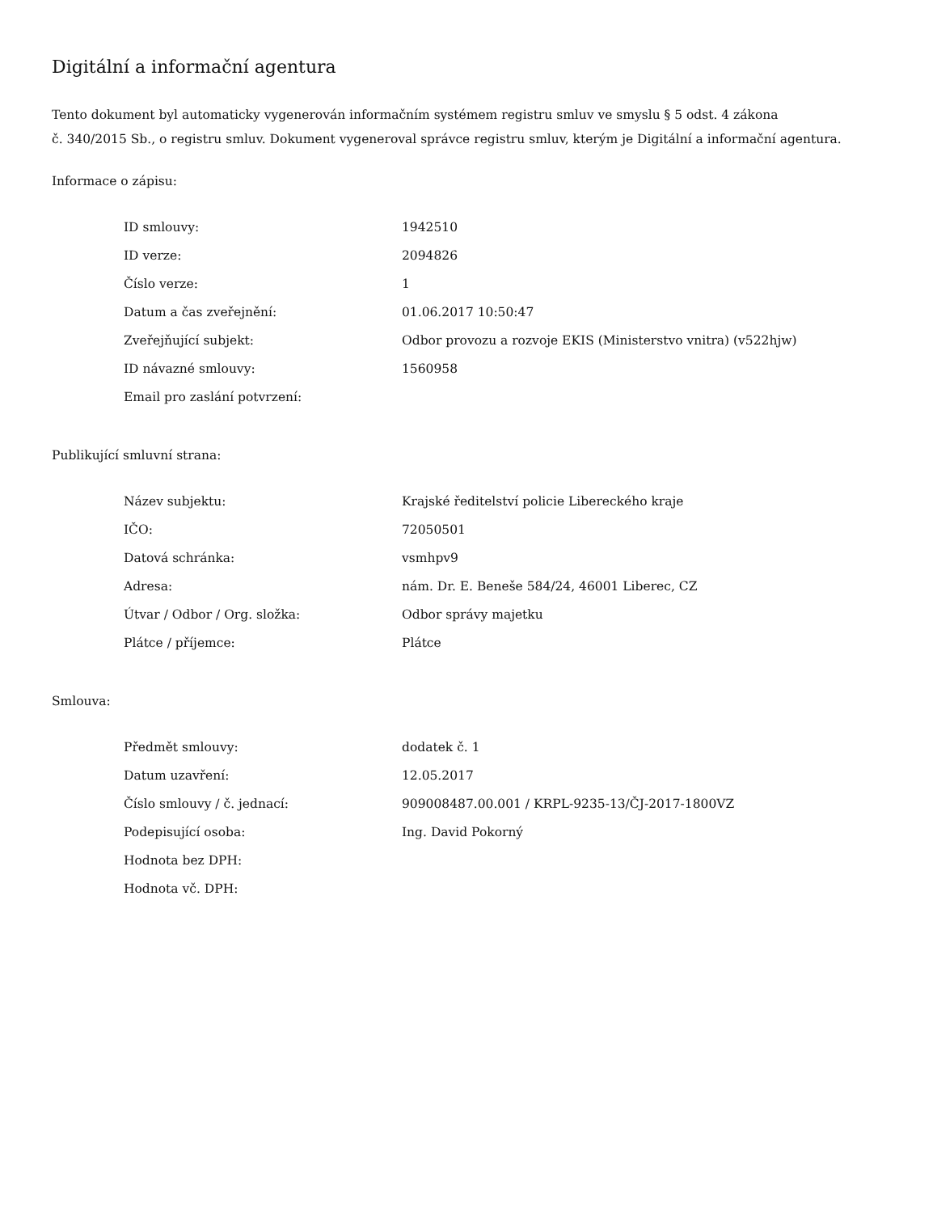Digitální a informační agentura
Tento dokument byl automaticky vygenerován informačním systémem registru smluv ve smyslu § 5 odst. 4 zákona
č. 340/2015 Sb., o registru smluv. Dokument vygeneroval správce registru smluv, kterým je Digitální a informační agentura.
Informace o zápisu:
| ID smlouvy: | 1942510 |
| ID verze: | 2094826 |
| Číslo verze: | 1 |
| Datum a čas zveřejnění: | 01.06.2017 10:50:47 |
| Zveřejňující subjekt: | Odbor provozu a rozvoje EKIS (Ministerstvo vnitra) (v522hjw) |
| ID návazné smlouvy: | 1560958 |
| Email pro zaslání potvrzení: | |
Publikující smluvní strana:
| Název subjektu: | Krajské ředitelství policie Libereckého kraje |
| IČO: | 72050501 |
| Datová schránka: | vsmhpv9 |
| Adresa: | nám. Dr. E. Beneše 584/24, 46001 Liberec, CZ |
| Útvar / Odbor / Org. složka: | Odbor správy majetku |
| Plátce / příjemce: | Plátce |
Smlouva:
| Předmět smlouvy: | dodatek č. 1 |
| Datum uzavření: | 12.05.2017 |
| Číslo smlouvy / č. jednací: | 909008487.00.001 / KRPL-9235-13/ČJ-2017-1800VZ |
| Podepisující osoba: | Ing. David Pokorný |
| Hodnota bez DPH: | |
| Hodnota vč. DPH: | |